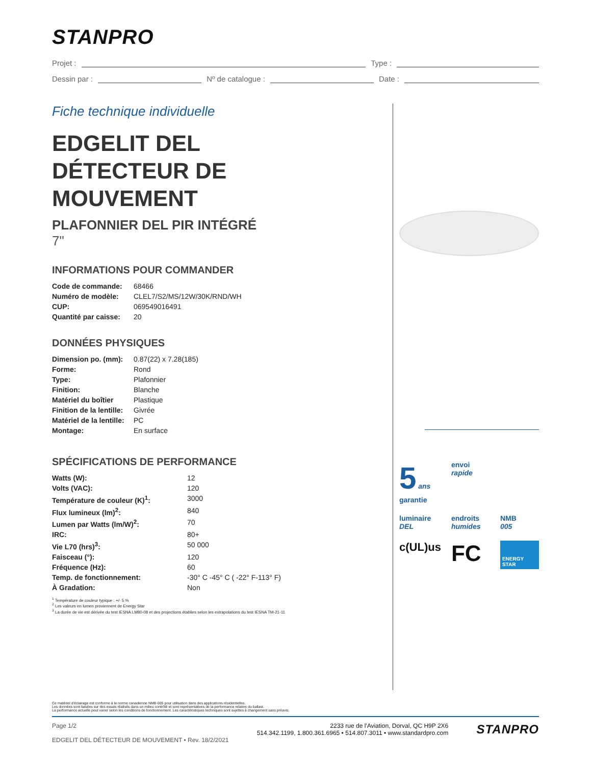STANPRO
Projet : Type :
Dessin par : Nº de catalogue : Date :
Fiche technique individuelle
EDGELIT DEL DÉTECTEUR DE MOUVEMENT
PLAFONNIER DEL PIR INTÉGRÉ
7"
INFORMATIONS POUR COMMANDER
| Code de commande: | 68466 |
| Numéro de modèle: | CLEL7/S2/MS/12W/30K/RND/WH |
| CUP: | 069549016491 |
| Quantité par caisse: | 20 |
DONNÉES PHYSIQUES
| Dimension po. (mm): | 0.87(22) x 7.28(185) |
| Forme: | Rond |
| Type: | Plafonnier |
| Finition: | Blanche |
| Matériel du boîtier | Plastique |
| Finition de la lentille: | Givrée |
| Matériel de la lentille: | PC |
| Montage: | En surface |
SPÉCIFICATIONS DE PERFORMANCE
| Watts (W): | 12 |
| Volts (VAC): | 120 |
| Température de couleur (K)<sup>1</sup>: | 3000 |
| Flux lumineux (lm)<sup>2</sup>: | 840 |
| Lumen par Watts (lm/W)<sup>2</sup>: | 70 |
| IRC: | 80+ |
| Vie L70 (hrs)<sup>3</sup>: | 50 000 |
| Faisceau (°): | 120 |
| Fréquence (Hz): | 60 |
| Temp. de fonctionnement: | -30° C -45° C ( -22° F-113° F) |
| À Gradation: | Non |
<sup>1</sup> Température de couleur typique : +/- 5 %
<sup>2</sup> Les valeurs en lumen proviennent de Energy Star
<sup>3</sup> La durée de vie est dérivée du test IESNA LM80-08 et des projections établies selon les extrapolations du test IESNA TM-21-11
5 ans
garantie
envoi
rapide
luminaire
DEL
endroits
humides
NMB
005
c(UL)us
FC
ENERGY STAR
Ce matériel d'éclairage est conforme à la norme canadienne NMB-005 pour utilisation dans des applications résidentielles.
Les données sont basées sur des essais réalisés dans un milieu contrôlé et sont représentatives de la performance relative du ballast.
La performance actuelle peut varier selon les conditions de fonctionnement. Les caractéristiques techniques sont sujettes à changement sans préavis.
Page 1/2
EDGELIT DEL DÉTECTEUR DE MOUVEMENT • Rev. 18/2/2021
2233 rue de l'Aviation, Dorval, QC H9P 2X6
514.342.1199, 1.800.361.6965 • 514.807.3011 • www.standardpro.com
STANPRO